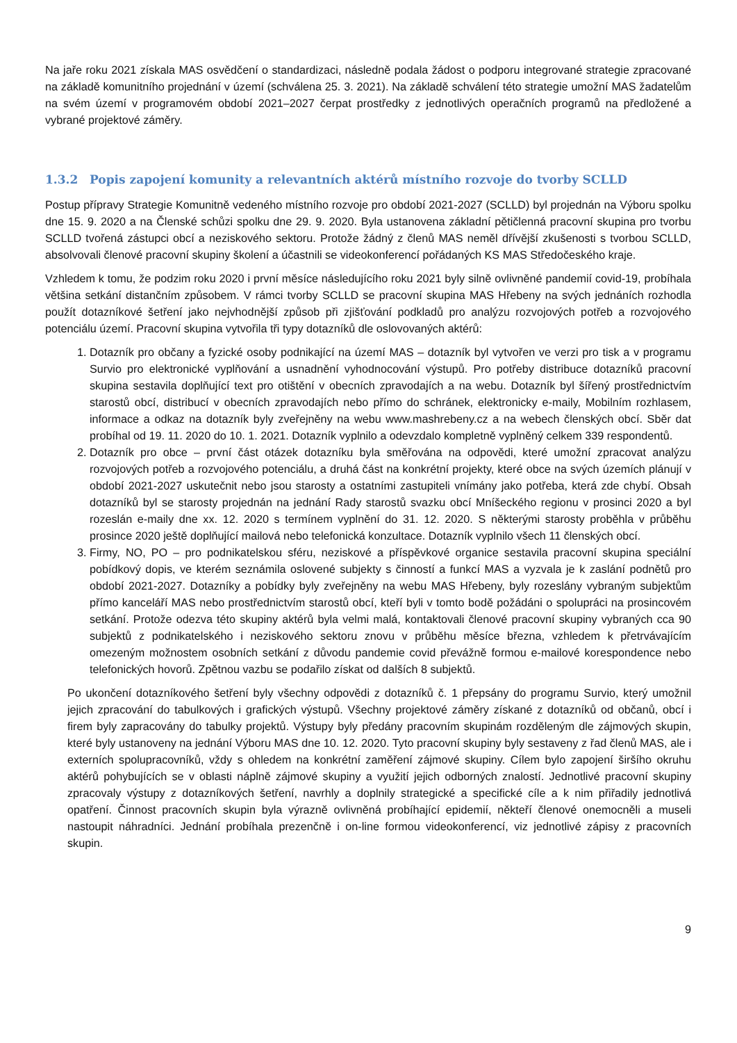Na jaře roku 2021 získala MAS osvědčení o standardizaci, následně podala žádost o podporu integrované strategie zpracované na základě komunitního projednání v území (schválena 25. 3. 2021). Na základě schválení této strategie umožní MAS žadatelům na svém území v programovém období 2021–2027 čerpat prostředky z jednotlivých operačních programů na předložené a vybrané projektové záměry.
1.3.2 Popis zapojení komunity a relevantních aktérů místního rozvoje do tvorby SCLLD
Postup přípravy Strategie Komunitně vedeného místního rozvoje pro období 2021-2027 (SCLLD) byl projednán na Výboru spolku dne 15. 9. 2020 a na Členské schůzi spolku dne 29. 9. 2020. Byla ustanovena základní pětičlenná pracovní skupina pro tvorbu SCLLD tvořená zástupci obcí a neziskového sektoru. Protože žádný z členů MAS neměl dřívější zkušenosti s tvorbou SCLLD, absolvovali členové pracovní skupiny školení a účastnili se videokonferencí pořádaných KS MAS Středočeského kraje.
Vzhledem k tomu, že podzim roku 2020 i první měsíce následujícího roku 2021 byly silně ovlivněné pandemií covid-19, probíhala většina setkání distančním způsobem. V rámci tvorby SCLLD se pracovní skupina MAS Hřebeny na svých jednáních rozhodla použít dotazníkové šetření jako nejvhodnější způsob při zjišťování podkladů pro analýzu rozvojových potřeb a rozvojového potenciálu území. Pracovní skupina vytvořila tři typy dotazníků dle oslovovaných aktérů:
1. Dotazník pro občany a fyzické osoby podnikající na území MAS – dotazník byl vytvořen ve verzi pro tisk a v programu Survio pro elektronické vyplňování a usnadnění vyhodnocování výstupů. Pro potřeby distribuce dotazníků pracovní skupina sestavila doplňující text pro otištění v obecních zpravodajích a na webu. Dotazník byl šířený prostřednictvím starostů obcí, distribucí v obecních zpravodajích nebo přímo do schránek, elektronicky e-maily, Mobilním rozhlasem, informace a odkaz na dotazník byly zveřejněny na webu www.mashrebeny.cz a na webech členských obcí. Sběr dat probíhal od 19. 11. 2020 do 10. 1. 2021. Dotazník vyplnilo a odevzdalo kompletně vyplněný celkem 339 respondentů.
2. Dotazník pro obce – první část otázek dotazníku byla směřována na odpovědi, které umožní zpracovat analýzu rozvojových potřeb a rozvojového potenciálu, a druhá část na konkrétní projekty, které obce na svých územích plánují v období 2021-2027 uskutečnit nebo jsou starosty a ostatními zastupiteli vnímány jako potřeba, která zde chybí. Obsah dotazníků byl se starosty projednán na jednání Rady starostů svazku obcí Mníšeckého regionu v prosinci 2020 a byl rozeslán e-maily dne xx. 12. 2020 s termínem vyplnění do 31. 12. 2020. S některými starosty proběhla v průběhu prosince 2020 ještě doplňující mailová nebo telefonická konzultace. Dotazník vyplnilo všech 11 členských obcí.
3. Firmy, NO, PO – pro podnikatelskou sféru, neziskové a příspěvkové organice sestavila pracovní skupina speciální pobídkový dopis, ve kterém seznámila oslovené subjekty s činností a funkcí MAS a vyzvala je k zaslání podnětů pro období 2021-2027. Dotazníky a pobídky byly zveřejněny na webu MAS Hřebeny, byly rozeslány vybraným subjektům přímo kanceláří MAS nebo prostřednictvím starostů obcí, kteří byli v tomto bodě požádáni o spolupráci na prosincovém setkání. Protože odezva této skupiny aktérů byla velmi malá, kontaktovali členové pracovní skupiny vybraných cca 90 subjektů z podnikatelského i neziskového sektoru znovu v průběhu měsíce března, vzhledem k přetrvávajícím omezeným možnostem osobních setkání z důvodu pandemie covid převážně formou e-mailové korespondence nebo telefonických hovorů. Zpětnou vazbu se podařilo získat od dalších 8 subjektů.
Po ukončení dotazníkového šetření byly všechny odpovědi z dotazníků č. 1 přepsány do programu Survio, který umožnil jejich zpracování do tabulkových i grafických výstupů. Všechny projektové záměry získané z dotazníků od občanů, obcí i firem byly zapracovány do tabulky projektů. Výstupy byly předány pracovním skupinám rozděleným dle zájmových skupin, které byly ustanoveny na jednání Výboru MAS dne 10. 12. 2020. Tyto pracovní skupiny byly sestaveny z řad členů MAS, ale i externích spolupracovníků, vždy s ohledem na konkrétní zaměření zájmové skupiny. Cílem bylo zapojení širšího okruhu aktérů pohybujících se v oblasti náplně zájmové skupiny a využití jejich odborných znalostí. Jednotlivé pracovní skupiny zpracovaly výstupy z dotazníkových šetření, navrhly a doplnily strategické a specifické cíle a k nim přiřadily jednotlivá opatření. Činnost pracovních skupin byla výrazně ovlivněná probíhající epidemií, někteří členové onemocněli a museli nastoupit náhradníci. Jednání probíhala prezenčně i on-line formou videokonferencí, viz jednotlivé zápisy z pracovních skupin.
9